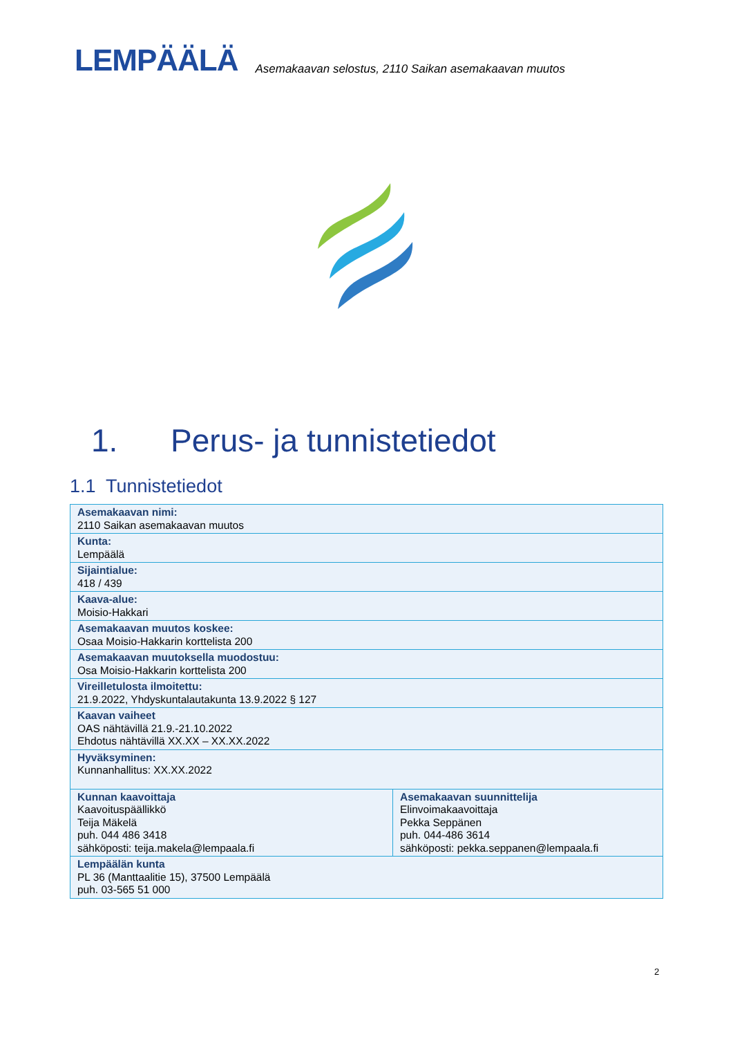LEMPÄÄLÄ
Asemakaavan selostus, 2110 Saikan asemakaavan muutos
1. Perus- ja tunnistetiedot
1.1 Tunnistetiedot
| Asemakaavan nimi: 2110 Saikan asemakaavan muutos | |
| Kunta: Lempäälä | |
| Sijaintialue: 418 / 439 | |
| Kaava-alue: Moisio-Hakkari | |
| Asemakaavan muutos koskee: Osaa Moisio-Hakkarin korttelista 200 | |
| Asemakaavan muutoksella muodostuu: Osa Moisio-Hakkarin korttelista 200 | |
| Vireilletulosta ilmoitettu: 21.9.2022, Yhdyskuntalautakunta 13.9.2022 § 127 | |
| Kaavan vaiheet OAS nähtävillä 21.9.-21.10.2022 Ehdotus nähtävillä XX.XX – XX.XX.2022 | |
| Hyväksyminen: Kunnanhallitus: XX.XX.2022 | |
| Kunnan kaavoittaja Kaavoituspäällikkö Teija Mäkelä puh. 044 486 3418 sähköposti: teija.makela@lempaala.fi | Asemakaavan suunnittelija Elinvoimakaavoittaja Pekka Seppänen puh. 044-486 3614 sähköposti: pekka.seppanen@lempaala.fi |
| Lempäälän kunta PL 36 (Manttaalitie 15), 37500 Lempäälä puh. 03-565 51 000 | |
2